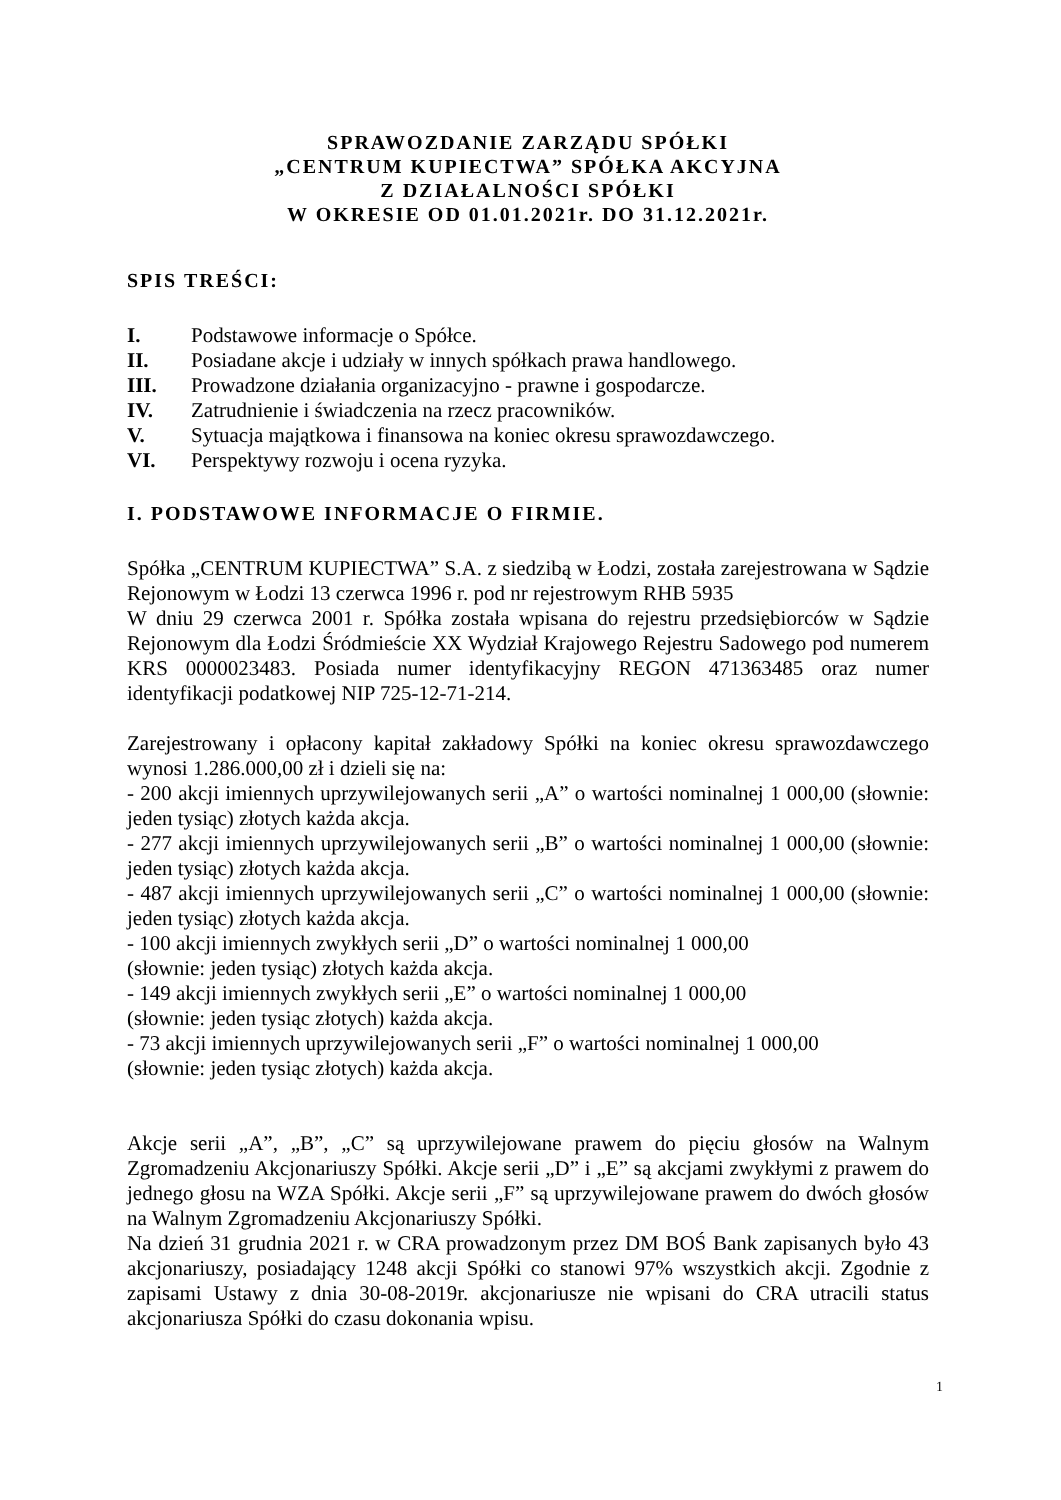SPRAWOZDANIE ZARZĄDU SPÓŁKI
„CENTRUM KUPIECTWA” SPÓŁKA AKCYJNA
Z DZIAŁALNOŚCI SPÓŁKI
W OKRESIE OD 01.01.2021r. DO 31.12.2021r.
SPIS TREŚCI:
I. Podstawowe informacje o Spółce.
II. Posiadane akcje i udziały w innych spółkach prawa handlowego.
III. Prowadzone działania organizacyjno - prawne i gospodarcze.
IV. Zatrudnienie i świadczenia na rzecz pracowników.
V. Sytuacja majątkowa i finansowa na koniec okresu sprawozdawczego.
VI. Perspektywy rozwoju i ocena ryzyka.
I. PODSTAWOWE INFORMACJE O FIRMIE.
Spółka „CENTRUM KUPIECTWA” S.A. z siedzibą w Łodzi, została zarejestrowana w Sądzie Rejonowym w Łodzi 13 czerwca 1996 r. pod nr rejestrowym RHB 5935
W dniu 29 czerwca 2001 r. Spółka została wpisana do rejestru przedsiębiorców w Sądzie Rejonowym dla Łodzi Śródmieście XX Wydział Krajowego Rejestru Sadowego pod numerem KRS 0000023483. Posiada numer identyfikacyjny REGON 471363485 oraz numer identyfikacji podatkowej NIP 725-12-71-214.
Zarejestrowany i opłacony kapitał zakładowy Spółki na koniec okresu sprawozdawczego wynosi 1.286.000,00 zł i dzieli się na:
- 200 akcji imiennych uprzywilejowanych serii „A” o wartości nominalnej 1 000,00 (słownie: jeden tysiąc) złotych każda akcja.
- 277 akcji imiennych uprzywilejowanych serii „B” o wartości nominalnej 1 000,00 (słownie: jeden tysiąc) złotych każda akcja.
- 487 akcji imiennych uprzywilejowanych serii „C” o wartości nominalnej 1 000,00 (słownie: jeden tysiąc) złotych każda akcja.
- 100 akcji imiennych zwykłych serii „D” o wartości nominalnej 1 000,00
(słownie: jeden tysiąc) złotych każda akcja.
- 149 akcji imiennych zwykłych serii „E” o wartości nominalnej 1 000,00
(słownie: jeden tysiąc złotych) każda akcja.
- 73 akcji imiennych uprzywilejowanych serii „F” o wartości nominalnej 1 000,00
(słownie: jeden tysiąc złotych) każda akcja.
Akcje serii „A”, „B”, „C” są uprzywilejowane prawem do pięciu głosów na Walnym Zgromadzeniu Akcjonariuszy Spółki. Akcje serii „D” i „E” są akcjami zwykłymi z prawem do jednego głosu na WZA Spółki. Akcje serii „F” są uprzywilejowane prawem do dwóch głosów na Walnym Zgromadzeniu Akcjonariuszy Spółki.
Na dzień 31 grudnia 2021 r. w CRA prowadzonym przez DM BOŚ Bank zapisanych było 43 akcjonariuszy, posiadający 1248 akcji Spółki co stanowi 97% wszystkich akcji. Zgodnie z zapisami Ustawy z dnia 30-08-2019r. akcjonariusze nie wpisani do CRA utracili status akcjonariusza Spółki do czasu dokonania wpisu.
1